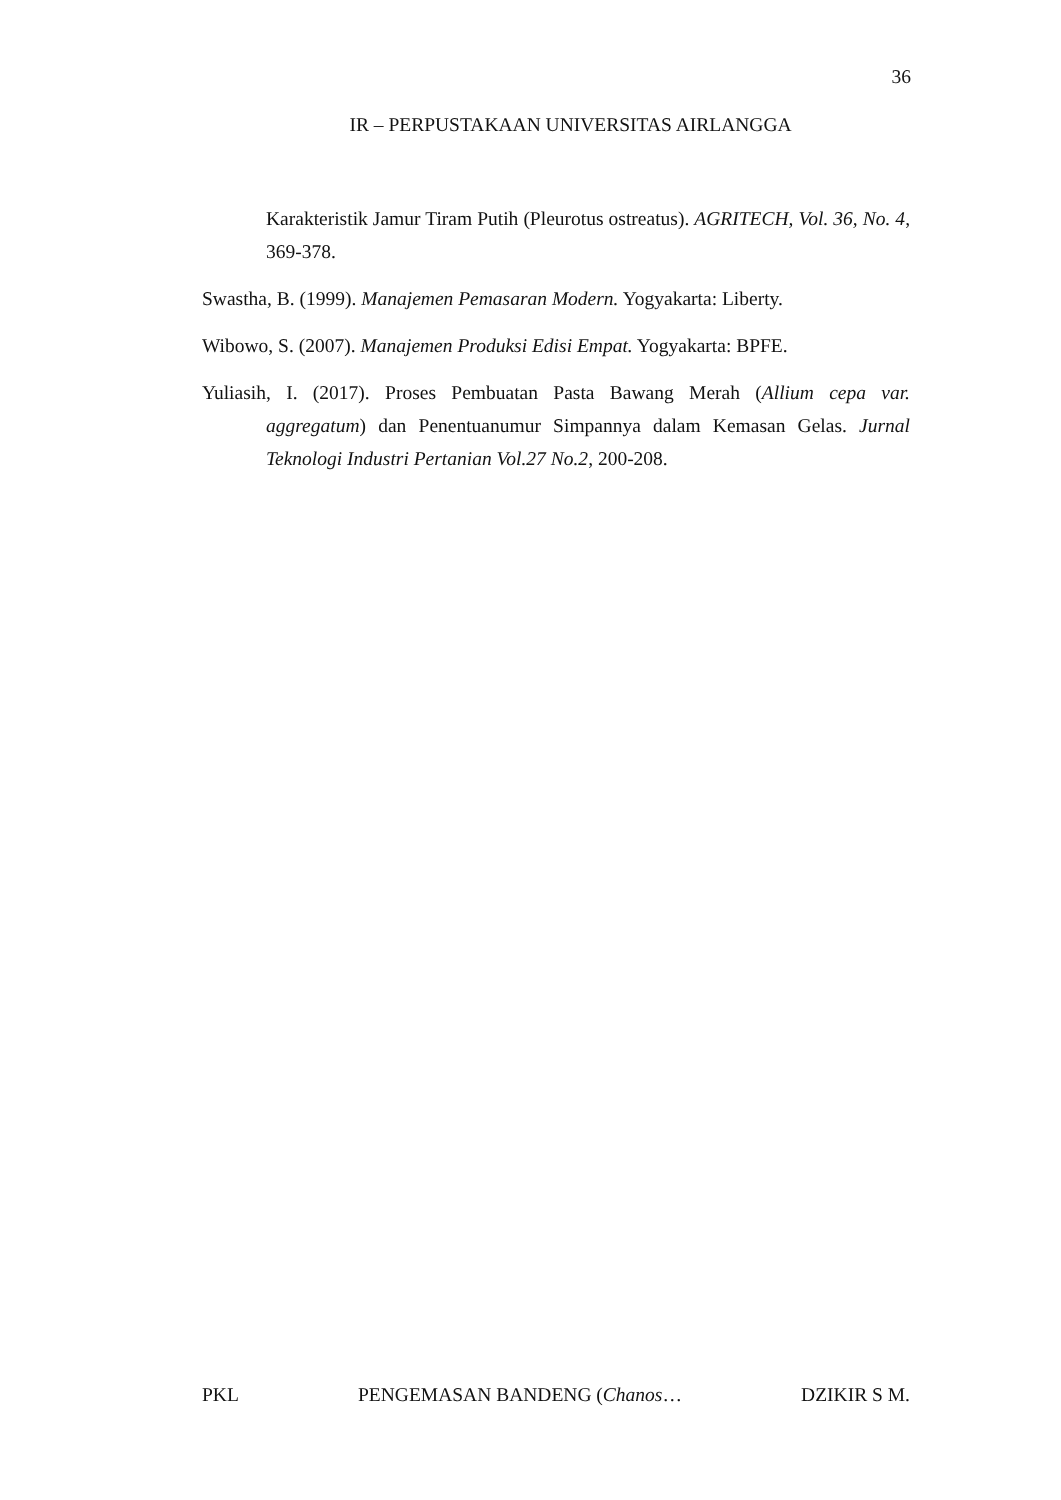36
IR – PERPUSTAKAAN UNIVERSITAS AIRLANGGA
Karakteristik Jamur Tiram Putih (Pleurotus ostreatus). AGRITECH, Vol. 36, No. 4, 369-378.
Swastha, B. (1999). Manajemen Pemasaran Modern. Yogyakarta: Liberty.
Wibowo, S. (2007). Manajemen Produksi Edisi Empat. Yogyakarta: BPFE.
Yuliasih, I. (2017). Proses Pembuatan Pasta Bawang Merah (Allium cepa var. aggregatum) dan Penentuanumur Simpannya dalam Kemasan Gelas. Jurnal Teknologi Industri Pertanian Vol.27 No.2, 200-208.
PKL PENGEMASAN BANDENG (Chanos… DZIKIR S M.